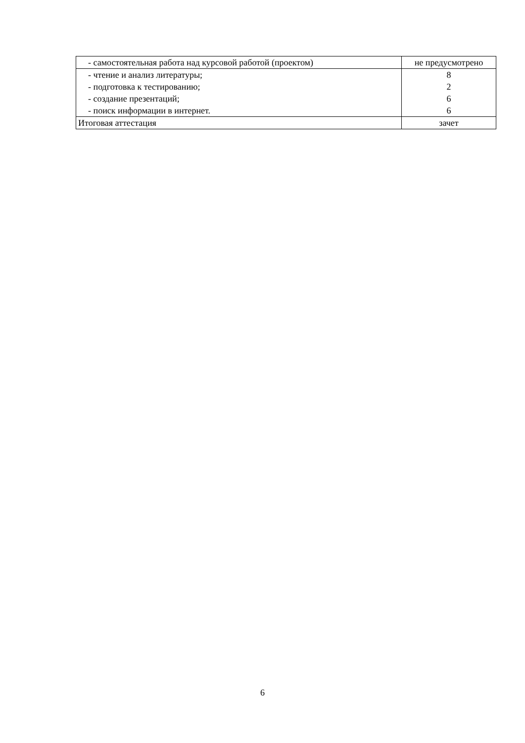| - самостоятельная работа над курсовой работой (проектом) | не предусмотрено |
| - чтение и анализ литературы; - подготовка к тестированию; - создание презентаций; - поиск информации в интернет. | 8 2 6 6 |
| Итоговая аттестация | зачет |
6